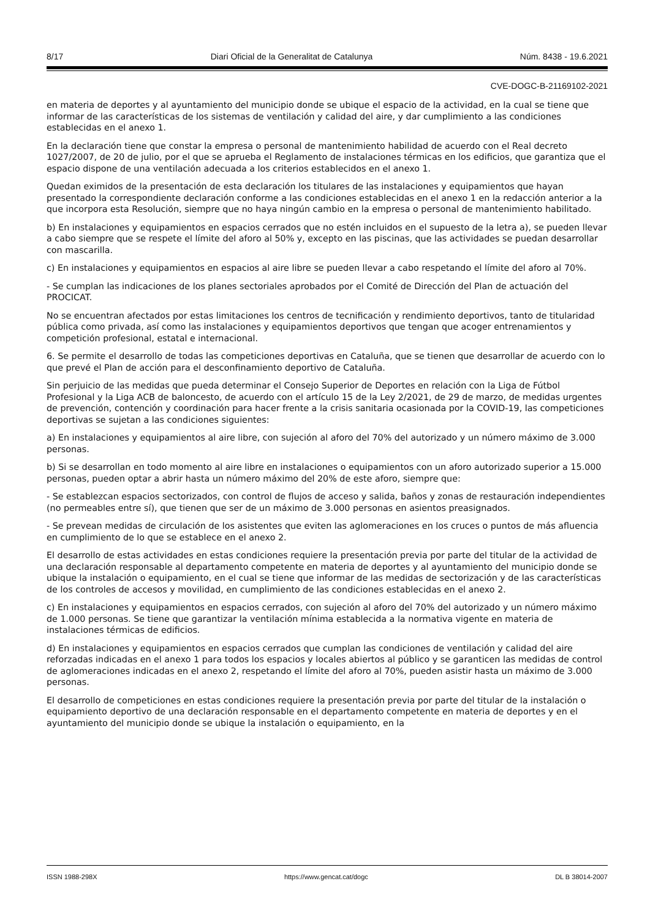8/17 Diari Oficial de la Generalitat de Catalunya Núm. 8438 - 19.6.2021
CVE-DOGC-B-21169102-2021
en materia de deportes y al ayuntamiento del municipio donde se ubique el espacio de la actividad, en la cual se tiene que informar de las características de los sistemas de ventilación y calidad del aire, y dar cumplimiento a las condiciones establecidas en el anexo 1.
En la declaración tiene que constar la empresa o personal de mantenimiento habilidad de acuerdo con el Real decreto 1027/2007, de 20 de julio, por el que se aprueba el Reglamento de instalaciones térmicas en los edificios, que garantiza que el espacio dispone de una ventilación adecuada a los criterios establecidos en el anexo 1.
Quedan eximidos de la presentación de esta declaración los titulares de las instalaciones y equipamientos que hayan presentado la correspondiente declaración conforme a las condiciones establecidas en el anexo 1 en la redacción anterior a la que incorpora esta Resolución, siempre que no haya ningún cambio en la empresa o personal de mantenimiento habilitado.
b) En instalaciones y equipamientos en espacios cerrados que no estén incluidos en el supuesto de la letra a), se pueden llevar a cabo siempre que se respete el límite del aforo al 50% y, excepto en las piscinas, que las actividades se puedan desarrollar con mascarilla.
c) En instalaciones y equipamientos en espacios al aire libre se pueden llevar a cabo respetando el límite del aforo al 70%.
- Se cumplan las indicaciones de los planes sectoriales aprobados por el Comité de Dirección del Plan de actuación del PROCICAT.
No se encuentran afectados por estas limitaciones los centros de tecnificación y rendimiento deportivos, tanto de titularidad pública como privada, así como las instalaciones y equipamientos deportivos que tengan que acoger entrenamientos y competición profesional, estatal e internacional.
6. Se permite el desarrollo de todas las competiciones deportivas en Cataluña, que se tienen que desarrollar de acuerdo con lo que prevé el Plan de acción para el desconfinamiento deportivo de Cataluña.
Sin perjuicio de las medidas que pueda determinar el Consejo Superior de Deportes en relación con la Liga de Fútbol Profesional y la Liga ACB de baloncesto, de acuerdo con el artículo 15 de la Ley 2/2021, de 29 de marzo, de medidas urgentes de prevención, contención y coordinación para hacer frente a la crisis sanitaria ocasionada por la COVID-19, las competiciones deportivas se sujetan a las condiciones siguientes:
a) En instalaciones y equipamientos al aire libre, con sujeción al aforo del 70% del autorizado y un número máximo de 3.000 personas.
b) Si se desarrollan en todo momento al aire libre en instalaciones o equipamientos con un aforo autorizado superior a 15.000 personas, pueden optar a abrir hasta un número máximo del 20% de este aforo, siempre que:
- Se establezcan espacios sectorizados, con control de flujos de acceso y salida, baños y zonas de restauración independientes (no permeables entre sí), que tienen que ser de un máximo de 3.000 personas en asientos preasignados.
- Se prevean medidas de circulación de los asistentes que eviten las aglomeraciones en los cruces o puntos de más afluencia en cumplimiento de lo que se establece en el anexo 2.
El desarrollo de estas actividades en estas condiciones requiere la presentación previa por parte del titular de la actividad de una declaración responsable al departamento competente en materia de deportes y al ayuntamiento del municipio donde se ubique la instalación o equipamiento, en el cual se tiene que informar de las medidas de sectorización y de las características de los controles de accesos y movilidad, en cumplimiento de las condiciones establecidas en el anexo 2.
c) En instalaciones y equipamientos en espacios cerrados, con sujeción al aforo del 70% del autorizado y un número máximo de 1.000 personas. Se tiene que garantizar la ventilación mínima establecida a la normativa vigente en materia de instalaciones térmicas de edificios.
d) En instalaciones y equipamientos en espacios cerrados que cumplan las condiciones de ventilación y calidad del aire reforzadas indicadas en el anexo 1 para todos los espacios y locales abiertos al público y se garanticen las medidas de control de aglomeraciones indicadas en el anexo 2, respetando el límite del aforo al 70%, pueden asistir hasta un máximo de 3.000 personas.
El desarrollo de competiciones en estas condiciones requiere la presentación previa por parte del titular de la instalación o equipamiento deportivo de una declaración responsable en el departamento competente en materia de deportes y en el ayuntamiento del municipio donde se ubique la instalación o equipamiento, en la
ISSN 1988-298X https://www.gencat.cat/dogc DL B 38014-2007